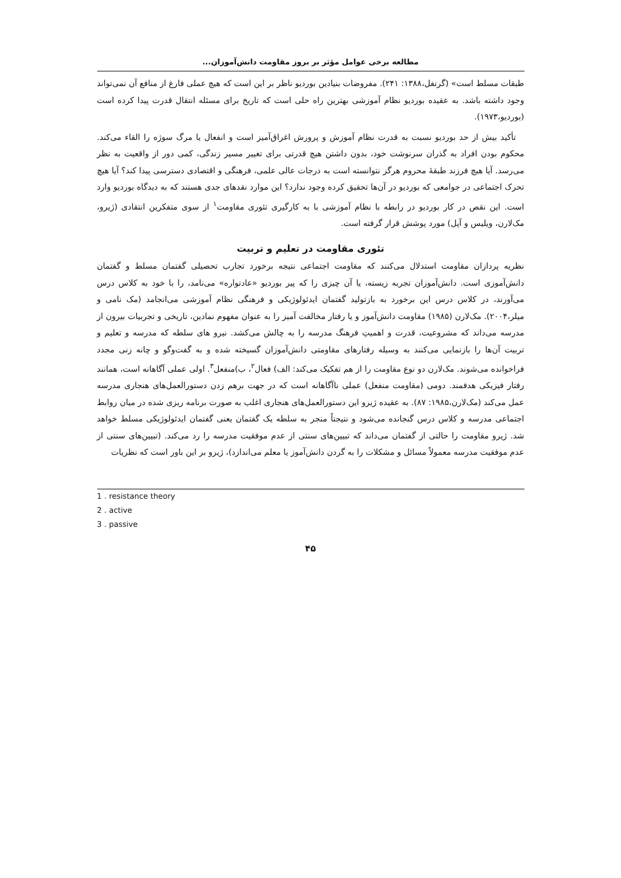مطالعه برخی عوامل مؤثر بر بروز مقاومت دانش‌آموزان...
طبقات مسلط است» (گرنفل،۱۳۸۸: ۲۴۱). مفروضات بنیادین بوردیو ناظر بر این است که هیچ عملی فارغ از منافع آن نمی‌تواند وجود داشته باشد. به عقیده بوردیو نظام آموزشی بهترین راه حلی است که تاریخ برای مسئله انتقال قدرت پیدا کرده است (بوردیو،۱۹۷۳).
تأکید بیش از حد بوردیو نسبت به قدرت نظام آموزش و پرورش اغراق‌آمیز است و انفعال یا مرگ سوژه را القاء می‌کند. محکوم بودن افراد به گذران سرنوشت خود، بدون داشتن هیچ قدرتی برای تغییر مسیر زندگی، کمی دور از واقعیت به نظر می‌رسد. آیا هیچ فرزند طبقهٔ محروم هرگز نتوانسته است به درجات عالی علمی، فرهنگی و اقتصادی دسترسی پیدا کند؟ آیا هیچ تحرک اجتماعی در جوامعی که بوردیو در آن‌ها تحقیق کرده وجود ندارد؟ این موارد نقدهای جدی هستند که به دیدگاه بوردیو وارد است. این نقص در کار بوردیو در رابطه با نظام آموزشی با به کارگیری تئوری مقاومت<sup>۱</sup> از سوی متفکرین انتقادی (ژیرو، مک‌لارن، ویلیس و آپل) مورد پوشش قرار گرفته است.
تئوری مقاومت در تعلیم و تربیت
نظریه پردازان مقاومت استدلال می‌کنند که مقاومت اجتماعی نتیجه برخورد تجارب تحصیلی گفتمان مسلط و گفتمان دانش‌آموزی است. دانش‌آموزان تجربه زیسته، یا آن چیزی را که پیر بوردیو «عادتواره» می‌نامد، را با خود به کلاس درس می‌آورند، در کلاس درس این برخورد به بازتولید گفتمان ایدئولوژیکی و فرهنگی نظام آموزشی می‌انجامد (مک نامی و میلر،۲۰۰۴). مک‌لارن (۱۹۸۵) مقاومت دانش‌آموز و یا رفتار مخالفت آمیز را به عنوان مفهوم نمادین، تاریخی و تجربیات بیرون از مدرسه می‌داند که مشروعیت، قدرت و اهمیتِ فرهنگ مدرسه را به چالش می‌کشد. نیرو های سلطه که مدرسه و تعلیم و تربیت آن‌ها را بازنمایی می‌کنند به وسیله رفتارهای مقاومتی دانش‌آموزان گسیخته شده و به گفت‌وگو و چانه زنی مجدد فراخوانده می‌شوند. مک‌لارن دو نوع مقاومت را از هم تفکیک می‌کند: الف) فعال<sup>۲</sup>، ب)منفعل<sup>۳</sup>. اولی عملی آگاهانه است، همانند رفتار فیزیکی هدفمند. دومی (مقاومت منفعل) عملی ناآگاهانه است که در جهت برهم زدن دستورالعمل‌های هنجاری مدرسه عمل می‌کند (مک‌لارن،۱۹۸۵: ۸۷). به عقیده ژیرو این دستورالعمل‌های هنجاری اغلب به صورت برنامه ریزی شده در میان روابط اجتماعی مدرسه و کلاس درس گنجانده می‌شود و نتیجتاً منجر به سلطه یک گفتمان یعنی گفتمان ایدئولوژیکی مسلط خواهد شد. ژیرو مقاومت را حالتی از گفتمان می‌داند که تبیین‌های سنتی از عدم موفقیت مدرسه را رد می‌کند. (تبیین‌های سنتی از عدم موفقیت مدرسه معمولاً مسائل و مشکلات را به گردن دانش‌آموز یا معلم می‌اندازد)، ژیرو بر این باور است که نظریات
1 . resistance theory
2 . active
3 . passive
۴۵